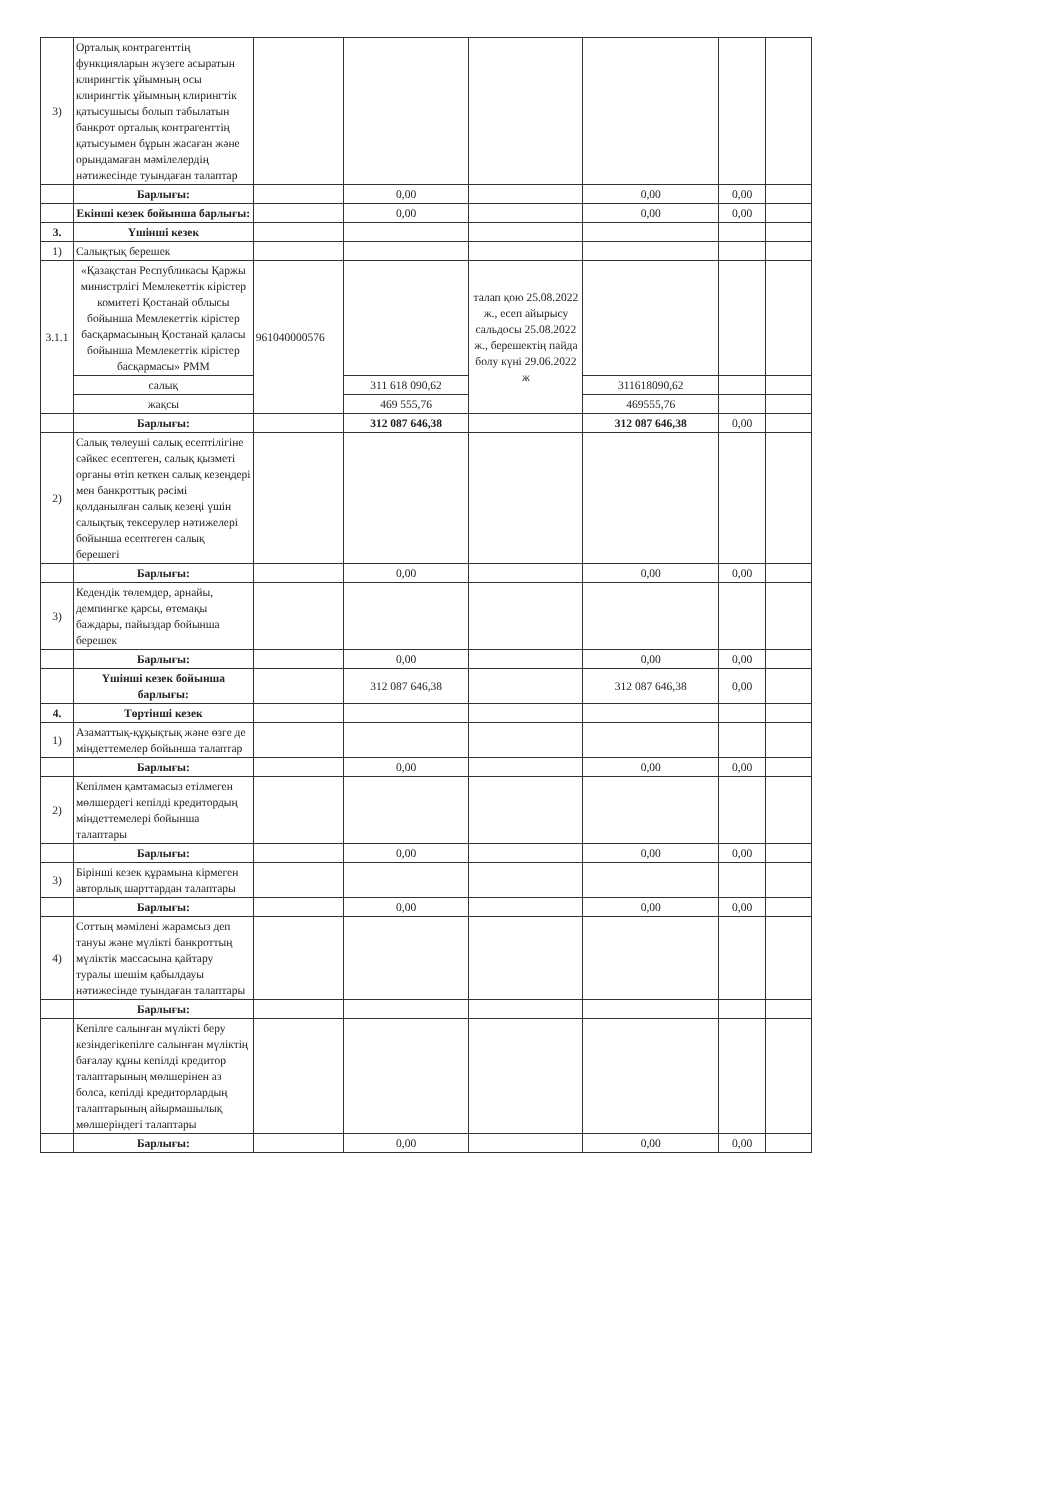| 3) | Орталық контрагенттің функцияларын жүзеге асыратын клирингтік ұйымның осы клирингтік ұйымның клирингтік қатысушысы болып табылатын банкрот орталық контрагенттің қатысуымен бұрын жасаған және орындамаған мәмілелердің нәтижесінде туындаған талаптар | | | | | | |
| | Барлығы: | | 0,00 | | 0,00 | 0,00 | |
| | Екінші кезек бойынша барлығы: | | 0,00 | | 0,00 | 0,00 | |
| 3. | Үшінші кезек | | | | | | |
| 1) | Салықтық берешек | | | | | | |
| 3.1.1 | «Қазақстан Республикасы Қаржы министрлігі Мемлекеттік кірістер комитеті Қостанай облысы бойынша Мемлекеттік кірістер басқармасының Қостанай қаласы бойынша Мемлекеттік кірістер басқармасы» РММ | 961040000576 | | талап қою 25.08.2022 ж., есеп айырысу сальдосы 25.08.2022 ж., берешектің пайда болу күні 29.06.2022 ж | | | |
| | салық | | 311 618 090,62 | | 311618090,62 | | |
| | жақсы | | 469 555,76 | | 469555,76 | | |
| | Барлығы: | | 312 087 646,38 | | 312 087 646,38 | 0,00 | |
| 2) | Салық төлеуші салық есептілігіне сәйкес есептеген, салық қызметі органы өтіп кеткен салық кезеңдері мен банкроттық рәсімі қолданылған салық кезеңі үшін салықтық тексерулер нәтижелері бойынша есептеген салық берешегі | | | | | | |
| | Барлығы: | | 0,00 | | 0,00 | 0,00 | |
| 3) | Кедендік төлемдер, арнайы, демпингке қарсы, өтемақы баждары, пайыздар бойынша берешек | | | | | | |
| | Барлығы: | | 0,00 | | 0,00 | 0,00 | |
| | Үшінші кезек бойынша барлығы: | | 312 087 646,38 | | 312 087 646,38 | 0,00 | |
| 4. | Төртінші кезек | | | | | | |
| 1) | Азаматтық-құқықтық және өзге де міндеттемелер бойынша талаптар | | | | | | |
| | Барлығы: | | 0,00 | | 0,00 | 0,00 | |
| 2) | Кепілмен қамтамасыз етілмеген мөлшердегі кепілді кредитордың міндеттемелері бойынша талаптары | | | | | | |
| | Барлығы: | | 0,00 | | 0,00 | 0,00 | |
| 3) | Бірінші кезек құрамына кірмеген авторлық шарттардан талаптары | | | | | | |
| | Барлығы: | | 0,00 | | 0,00 | 0,00 | |
| 4) | Соттың мәмілені жарамсыз деп тануы және мүлікті банкроттың мүліктік массасына қайтару туралы шешім қабылдауы нәтижесінде туындаған талаптары | | | | | | |
| | Барлығы: | | | | | | |
| | Кепілге салынған мүлікті беру кезіндегікепілге салынған мүліктің бағалау құны кепілді кредитор талаптарының мөлшерінен аз болса, кепілді кредиторлардың талаптарының айырмашылық мөлшеріндегі талаптары | | | | | | |
| | Барлығы: | | 0,00 | | 0,00 | 0,00 | |